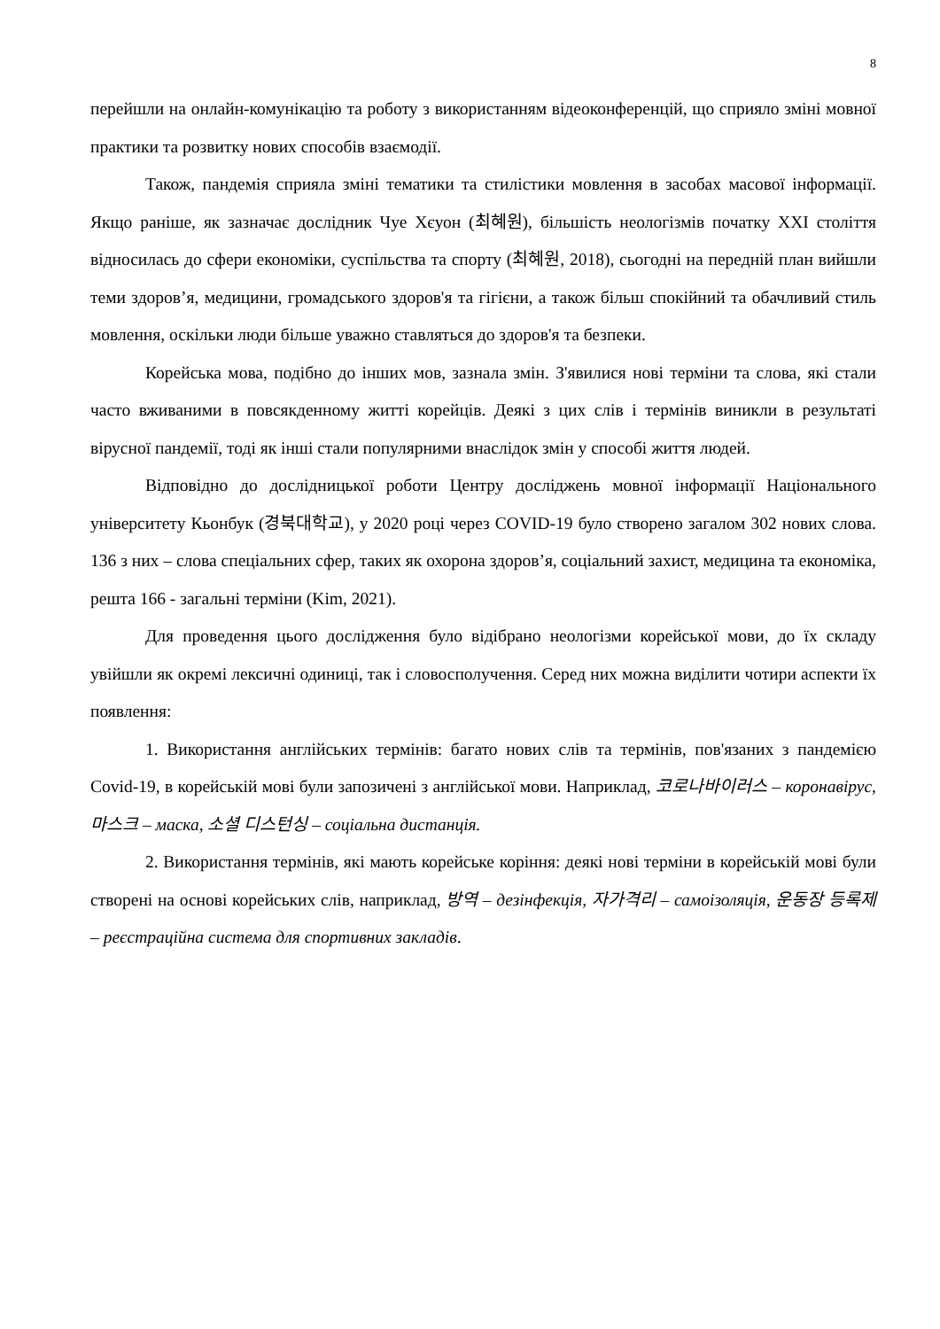8
перейшли на онлайн-комунікацію та роботу з використанням відеоконференцій, що сприяло зміні мовної практики та розвитку нових способів взаємодії.
Також, пандемія сприяла зміні тематики та стилістики мовлення в засобах масової інформації. Якщо раніше, як зазначає дослідник Чуе Хєуон (최혜원), більшість неологізмів початку XXI століття відносилась до сфери економіки, суспільства та спорту (최혜원, 2018), сьогодні на передній план вийшли теми здоров’я, медицини, громадського здоров'я та гігієни, а також більш спокійний та обачливий стиль мовлення, оскільки люди більше уважно ставляться до здоров'я та безпеки.
Корейська мова, подібно до інших мов, зазнала змін. З'явилися нові терміни та слова, які стали часто вживаними в повсякденному житті корейців. Деякі з цих слів і термінів виникли в результаті вірусної пандемії, тоді як інші стали популярними внаслідок змін у способі життя людей.
Відповідно до дослідницької роботи Центру досліджень мовної інформації Національного університету Кьонбук (경북대학교), у 2020 році через COVID-19 було створено загалом 302 нових слова. 136 з них – слова спеціальних сфер, таких як охорона здоров’я, соціальний захист, медицина та економіка, решта 166 - загальні терміни (Kim, 2021).
Для проведення цього дослідження було відібрано неологізми корейської мови, до їх складу увійшли як окремі лексичні одиниці, так і словосполучення. Серед них можна виділити чотири аспекти їх появлення:
1. Використання англійських термінів: багато нових слів та термінів, пов'язаних з пандемією Covid-19, в корейській мові були запозичені з англійської мови. Наприклад, 코로나바이러스 – коронавірус, 마스크 – маска, 소셜 디스턴싱 – соціальна дистанція.
2. Використання термінів, які мають корейське коріння: деякі нові терміни в корейській мові були створені на основі корейських слів, наприклад, 방역 – дезінфекція, 자가격리 – самоізоляція, 운동장 등록제 – реєстраційна система для спортивних закладів.